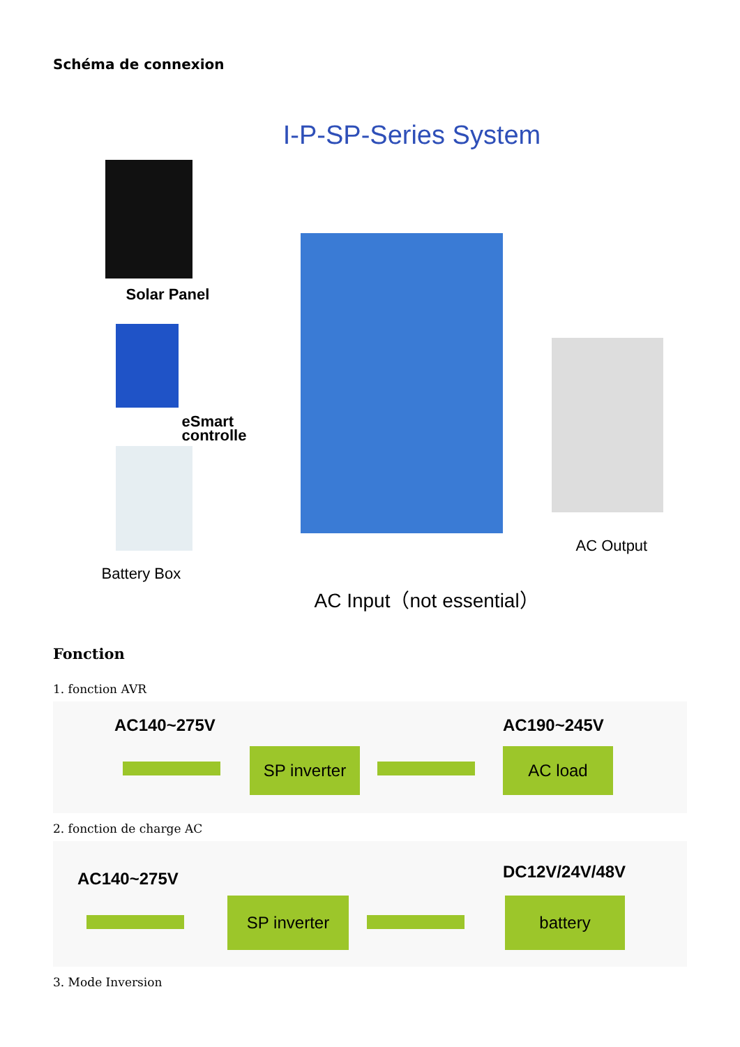Schéma de connexion
I-P-SP-Series System
Solar Panel
eSmart
controlle
AC Output
Battery Box
AC Input（not essential）
Fonction
1. fonction AVR
AC140~275V AC190~245V
SP inverter
AC load
2. fonction de charge AC
AC140~275V DC12V/24V/48V
SP inverter battery
3. Mode Inversion